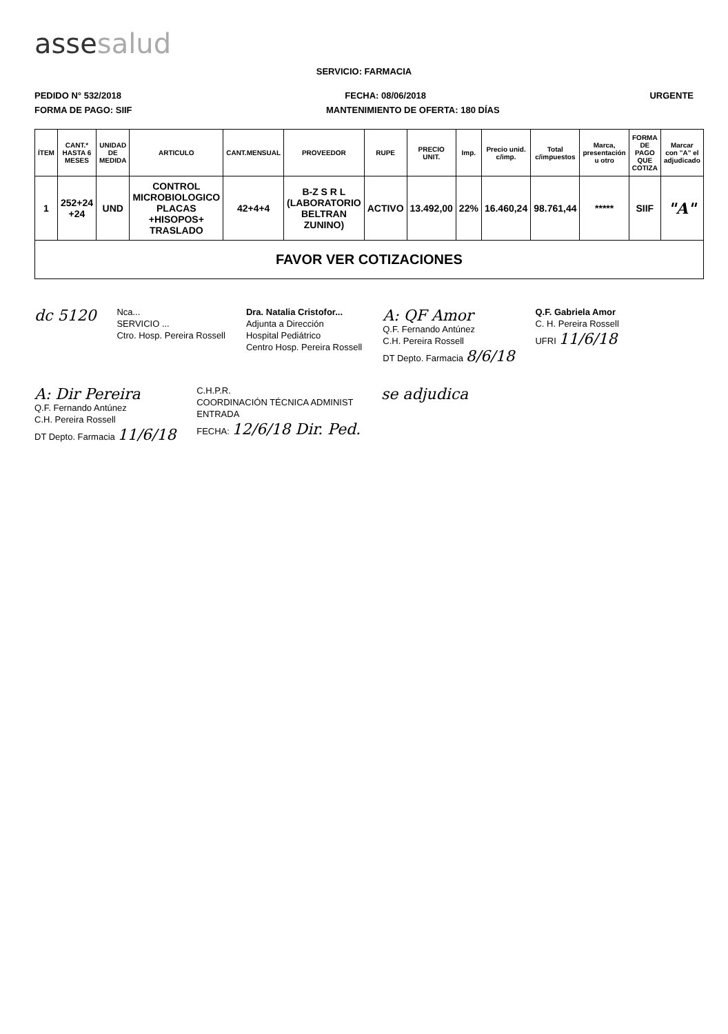assesalud
SERVICIO: FARMACIA
PEDIDO N° 532/2018 FECHA: 08/06/2018 URGENTE
FORMA DE PAGO: SIIF MANTENIMIENTO DE OFERTA: 180 DÍAS
| ÍTEM | CANT.* HASTA 6 MESES | UNIDAD DE MEDIDA | ARTICULO | CANT.MENSUAL | PROVEEDOR | RUPE | PRECIO UNIT. | Imp. | Precio unid. c/imp. | Total c/impuestos | Marca, presentación u otro | FORMA DE PAGO QUE COTIZA | Marcar con "A" el adjudicado |
| --- | --- | --- | --- | --- | --- | --- | --- | --- | --- | --- | --- | --- | --- |
| 1 | 252+24 +24 | UND | CONTROL MICROBIOLOGICO PLACAS +HISOPOS+ TRASLADO | 42+4+4 | B-Z S R L (LABORATORIO BELTRAN ZUNINO) | ACTIVO | 13.492,00 | 22% | 16.460,24 | 98.761,44 | ***** | SIIF | "A" |
| FAVOR VER COTIZACIONES | | | | | | | | | | | | | |
dc 5120
Nca...
SERVICIO ...
Ctro. Hosp. Pereira Rossell
Dra. Natalia Cristofor...
Adjunta a Dirección
Hospital Pediátrico
Centro Hosp. Pereira Rossell
A: QF Amor
Q.F. Fernando Antúnez
C.H. Pereira Rossell
DT Depto. Farmacia 8/6/18
Q.F. Gabriela Amor
C. H. Pereira Rossell
UFRI 11/6/18
A: Dir Pereira
Q.F. Fernando Antúnez
C.H. Pereira Rossell
DT Depto. Farmacia 11/6/18
C.H.P.R.
COORDINACIÓN TÉCNICA ADMINIST
ENTRADA
FECHA: 12/6/18 Dir. Ped.
se adjudica